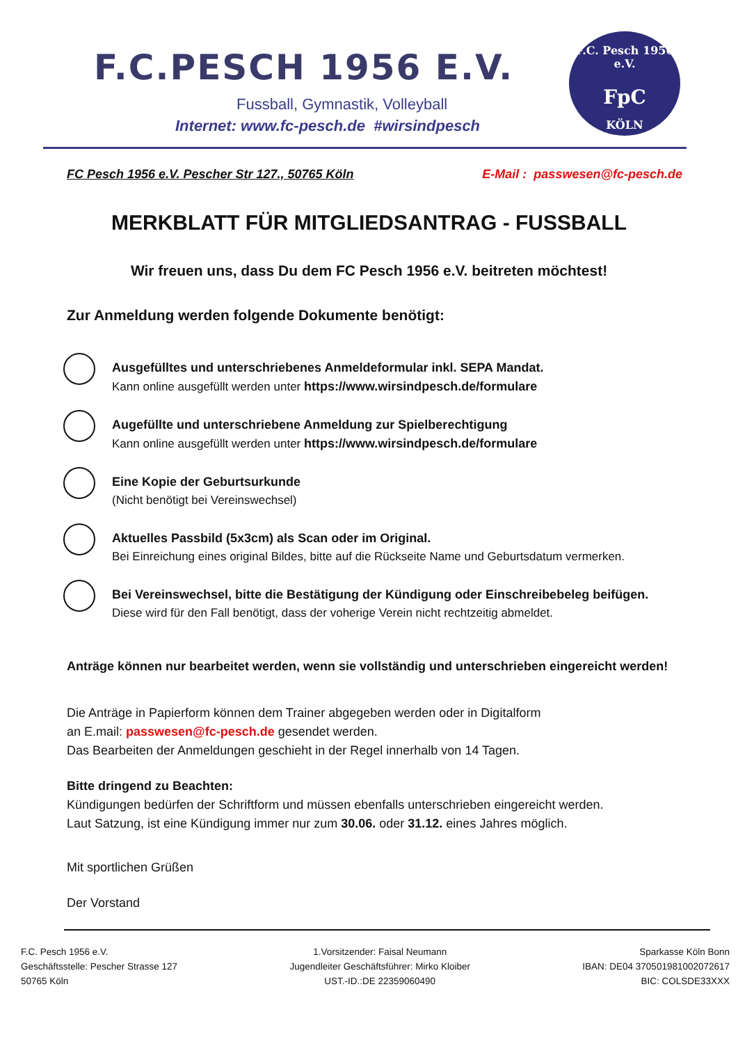F.C.PESCH 1956 E.V.
Fussball, Gymnastik, Volleyball
Internet: www.fc-pesch.de #wirsindpesch
F.C. Pesch 1956 e.V.
FpC
KÖLN
FC Pesch 1956 e.V. Pescher Str 127., 50765 Köln E-Mail : passwesen@fc-pesch.de
MERKBLATT FÜR MITGLIEDSANTRAG - FUSSBALL
Wir freuen uns, dass Du dem FC Pesch 1956 e.V. beitreten möchtest!
Zur Anmeldung werden folgende Dokumente benötigt:
Ausgefülltes und unterschriebenes Anmeldeformular inkl. SEPA Mandat.
Kann online ausgefüllt werden unter https://www.wirsindpesch.de/formulare
Augefüllte und unterschriebene Anmeldung zur Spielberechtigung
Kann online ausgefüllt werden unter https://www.wirsindpesch.de/formulare
Eine Kopie der Geburtsurkunde
(Nicht benötigt bei Vereinswechsel)
Aktuelles Passbild (5x3cm) als Scan oder im Original.
Bei Einreichung eines original Bildes, bitte auf die Rückseite Name und Geburtsdatum vermerken.
Bei Vereinswechsel, bitte die Bestätigung der Kündigung oder Einschreibebeleg beifügen.
Diese wird für den Fall benötigt, dass der voherige Verein nicht rechtzeitig abmeldet.
Anträge können nur bearbeitet werden, wenn sie vollständig und unterschrieben eingereicht werden!
Die Anträge in Papierform können dem Trainer abgegeben werden oder in Digitalform
an E.mail: passwesen@fc-pesch.de gesendet werden.
Das Bearbeiten der Anmeldungen geschieht in der Regel innerhalb von 14 Tagen.
Bitte dringend zu Beachten:
Kündigungen bedürfen der Schriftform und müssen ebenfalls unterschrieben eingereicht werden.
Laut Satzung, ist eine Kündigung immer nur zum 30.06. oder 31.12. eines Jahres möglich.
Mit sportlichen Grüßen
Der Vorstand
F.C. Pesch 1956 e.V.
Geschäftsstelle: Pescher Strasse 127
50765 Köln
1.Vorsitzender: Faisal Neumann
Jugendleiter Geschäftsführer: Mirko Kloiber
UST.-ID.:DE 22359060490
Sparkasse Köln Bonn
IBAN: DE04 370501981002072617
BIC: COLSDE33XXX